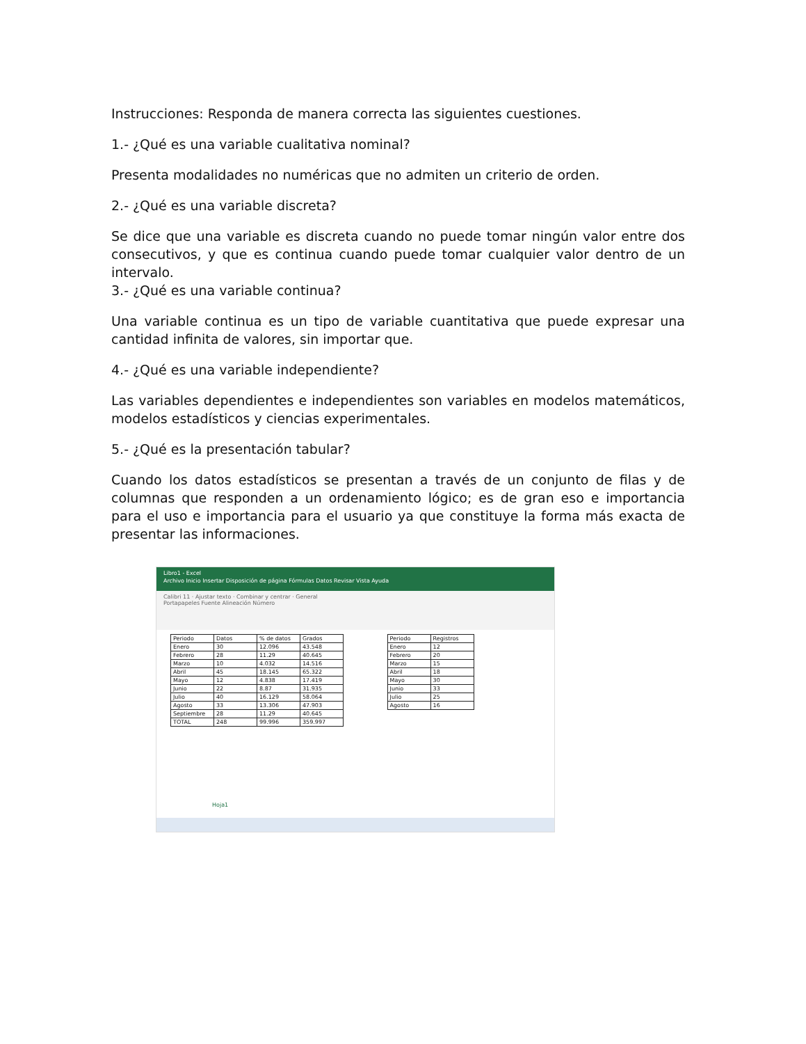Instrucciones: Responda de manera correcta las siguientes cuestiones.
1.- ¿Qué es una variable cualitativa nominal?
Presenta modalidades no numéricas que no admiten un criterio de orden.
2.- ¿Qué es una variable discreta?
Se dice que una variable es discreta cuando no puede tomar ningún valor entre dos consecutivos, y que es continua cuando puede tomar cualquier valor dentro de un intervalo.
3.- ¿Qué es una variable continua?
Una variable continua es un tipo de variable cuantitativa que puede expresar una cantidad infinita de valores, sin importar que.
4.- ¿Qué es una variable independiente?
Las variables dependientes e independientes son variables en modelos matemáticos, modelos estadísticos y ciencias experimentales.
5.- ¿Qué es la presentación tabular?
Cuando los datos estadísticos se presentan a través de un conjunto de filas y de columnas que responden a un ordenamiento lógico; es de gran eso e importancia para el uso e importancia para el usuario ya que constituye la forma más exacta de presentar las informaciones.
Libro1 - Excel
Archivo Inicio Insertar Disposición de página Fórmulas Datos Revisar Vista Ayuda
Calibri 11 · Ajustar texto · Combinar y centrar · General
Portapapeles Fuente Alineación Número
| Periodo | Datos | % de datos | Grados |
| Enero | 30 | 12.096 | 43.548 |
| Febrero | 28 | 11.29 | 40.645 |
| Marzo | 10 | 4.032 | 14.516 |
| Abril | 45 | 18.145 | 65.322 |
| Mayo | 12 | 4.838 | 17.419 |
| Junio | 22 | 8.87 | 31.935 |
| Julio | 40 | 16.129 | 58.064 |
| Agosto | 33 | 13.306 | 47.903 |
| Septiembre | 28 | 11.29 | 40.645 |
| TOTAL | 248 | 99.996 | 359.997 |
| Periodo | Registros |
| Enero | 12 |
| Febrero | 20 |
| Marzo | 15 |
| Abril | 18 |
| Mayo | 30 |
| Junio | 33 |
| Julio | 25 |
| Agosto | 16 |
Hoja1